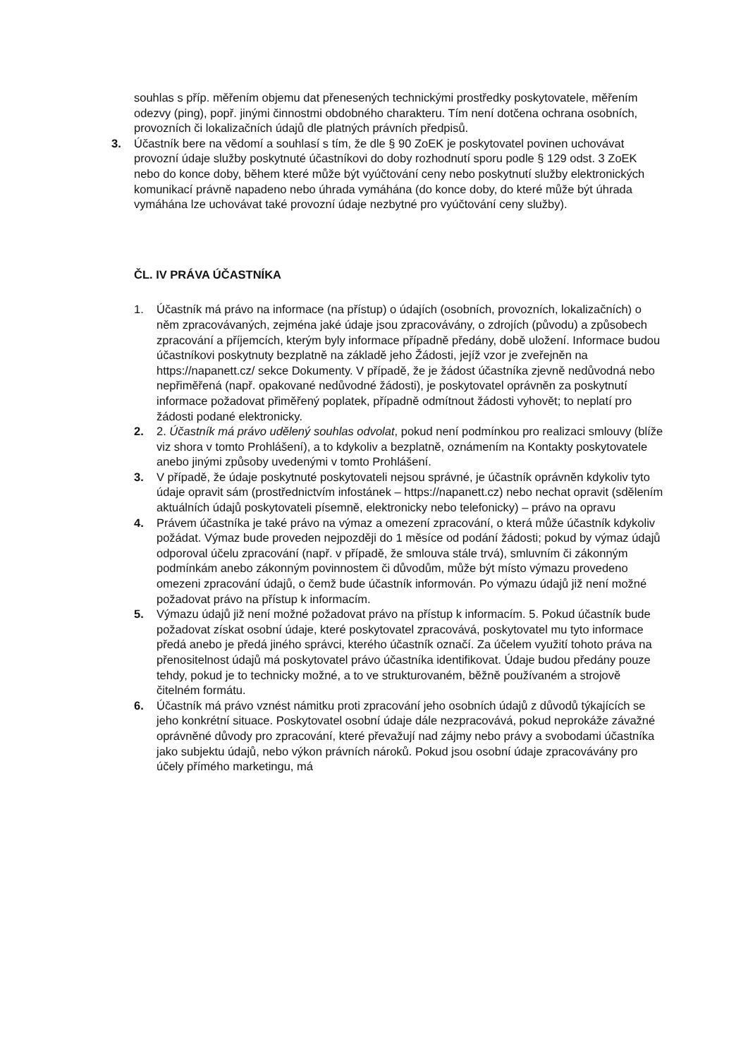souhlas s příp. měřením objemu dat přenesených technickými prostředky poskytovatele, měřením odezvy (ping), popř. jinými činnostmi obdobného charakteru. Tím není dotčena ochrana osobních, provozních či lokalizačních údajů dle platných právních předpisů.
3. Účastník bere na vědomí a souhlasí s tím, že dle § 90 ZoEK je poskytovatel povinen uchovávat provozní údaje služby poskytnuté účastníkovi do doby rozhodnutí sporu podle § 129 odst. 3 ZoEK nebo do konce doby, během které může být vyúčtování ceny nebo poskytnutí služby elektronických komunikací právně napadeno nebo úhrada vymáhána (do konce doby, do které může být úhrada vymáhána lze uchovávat také provozní údaje nezbytné pro vyúčtování ceny služby).
ČL. IV PRÁVA ÚČASTNÍKA
1. Účastník má právo na informace (na přístup) o údajích (osobních, provozních, lokalizačních) o něm zpracovávaných, zejména jaké údaje jsou zpracovávány, o zdrojích (původu) a způsobech zpracování a příjemcích, kterým byly informace případně předány, době uložení. Informace budou účastníkovi poskytnuty bezplatně na základě jeho Žádosti, jejíž vzor je zveřejněn na https://napanett.cz/ sekce Dokumenty. V případě, že je žádost účastníka zjevně nedůvodná nebo nepřiměřená (např. opakované nedůvodné žádosti), je poskytovatel oprávněn za poskytnutí informace požadovat přiměřený poplatek, případně odmítnout žádosti vyhovět; to neplatí pro žádosti podané elektronicky.
2. 2. Účastník má právo udělený souhlas odvolat, pokud není podmínkou pro realizaci smlouvy (blíže viz shora v tomto Prohlášení), a to kdykoliv a bezplatně, oznámením na Kontakty poskytovatele anebo jinými způsoby uvedenými v tomto Prohlášení.
3. V případě, že údaje poskytnuté poskytovateli nejsou správné, je účastník oprávněn kdykoliv tyto údaje opravit sám (prostřednictvím infostánek – https://napanett.cz) nebo nechat opravit (sdělením aktuálních údajů poskytovateli písemně, elektronicky nebo telefonicky) – právo na opravu
4. Právem účastníka je také právo na výmaz a omezení zpracování, o která může účastník kdykoliv požádat. Výmaz bude proveden nejpozději do 1 měsíce od podání žádosti; pokud by výmaz údajů odporoval účelu zpracování (např. v případě, že smlouva stále trvá), smluvním či zákonným podmínkám anebo zákonným povinnostem či důvodům, může být místo výmazu provedeno omezeni zpracování údajů, o čemž bude účastník informován. Po výmazu údajů již není možné požadovat právo na přístup k informacím.
5. Výmazu údajů již není možné požadovat právo na přístup k informacím. 5. Pokud účastník bude požadovat získat osobní údaje, které poskytovatel zpracovává, poskytovatel mu tyto informace předá anebo je předá jiného správci, kterého účastník označí. Za účelem využití tohoto práva na přenositelnost údajů má poskytovatel právo účastníka identifikovat. Údaje budou předány pouze tehdy, pokud je to technicky možné, a to ve strukturovaném, běžně používaném a strojově čitelném formátu.
6. Účastník má právo vznést námitku proti zpracování jeho osobních údajů z důvodů týkajících se jeho konkrétní situace. Poskytovatel osobní údaje dále nezpracovává, pokud neprokáže závažné oprávněné důvody pro zpracování, které převažují nad zájmy nebo právy a svobodami účastníka jako subjektu údajů, nebo výkon právních nároků. Pokud jsou osobní údaje zpracovávány pro účely přímého marketingu, má